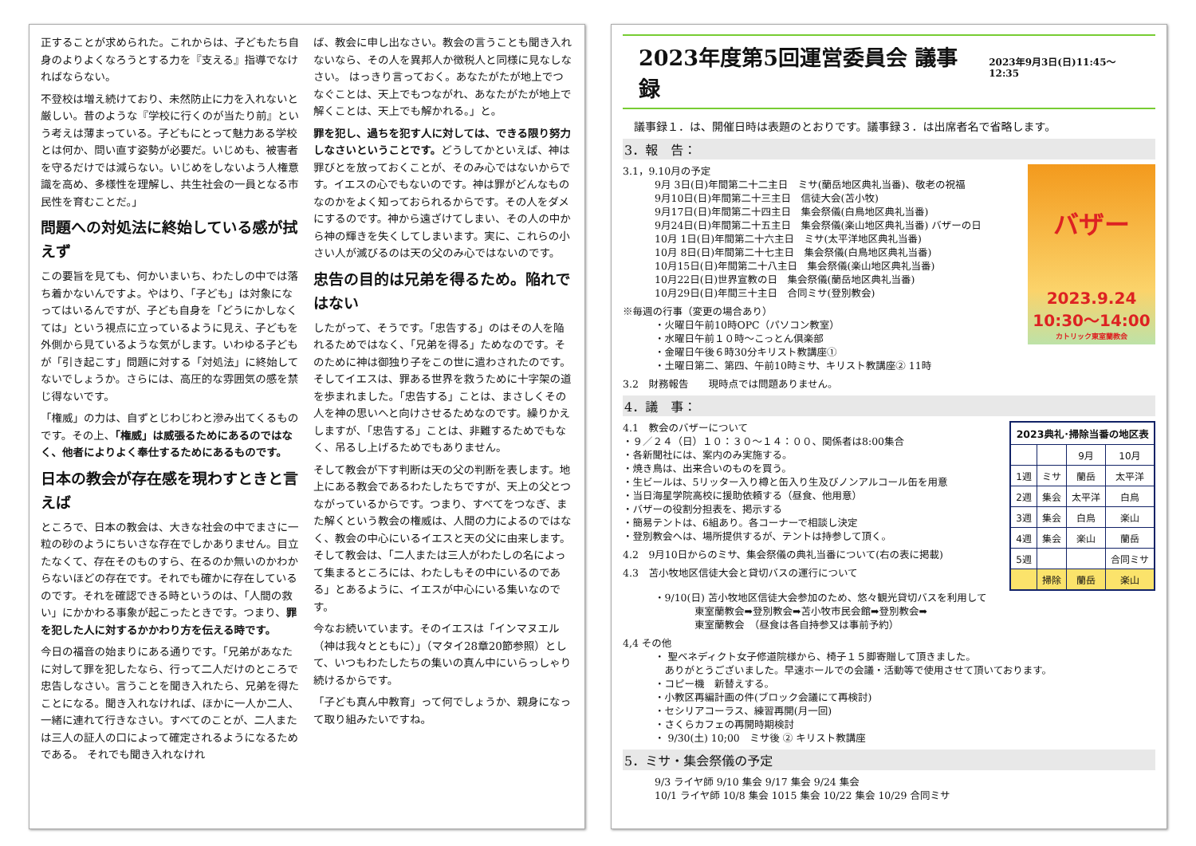正することが求められた。これからは、子どもたち自身のよりよくなろうとする力を『支える』指導でなければならない。
不登校は増え続けており、未然防止に力を入れないと厳しい。昔のような『学校に行くのが当たり前』という考えは薄まっている。子どもにとって魅力ある学校とは何か、問い直す姿勢が必要だ。いじめも、被害者を守るだけでは減らない。いじめをしないよう人権意識を高め、多様性を理解し、共生社会の一員となる市民性を育むことだ。」
問題への対処法に終始している感が拭えず
この要旨を見ても、何かいまいち、わたしの中では落ち着かないんですよ。やはり、「子ども」は対象になってはいるんですが、子ども自身を「どうにかしなくては」という視点に立っているように見え、子どもを外側から見ているような気がします。いわゆる子どもが「引き起こす」問題に対する「対処法」に終始してないでしょうか。さらには、高圧的な雰囲気の感を禁じ得ないです。
「権威」の力は、自ずとじわじわと滲み出てくるものです。その上、「権威」は威張るためにあるのではなく、他者によりよく奉仕するためにあるものです。
日本の教会が存在感を現わすときと言えば
ところで、日本の教会は、大きな社会の中でまさに一粒の砂のようにちいさな存在でしかありません。目立たなくて、存在そのものすら、在るのか無いのかわからないほどの存在です。それでも確かに存在しているのです。それを確認できる時というのは、「人間の救い」にかかわる事象が起こったときです。つまり、罪を犯した人に対するかかわり方を伝える時です。
今日の福音の始まりにある通りです。「兄弟があなたに対して罪を犯したなら、行って二人だけのところで忠告しなさい。言うことを聞き入れたら、兄弟を得たことになる。聞き入れなければ、ほかに一人か二人、一緒に連れて行きなさい。すべてのことが、二人または三人の証人の口によって確定されるようになるためである。 それでも聞き入れなけれ
ば、教会に申し出なさい。教会の言うことも聞き入れないなら、その人を異邦人か徴税人と同様に見なしなさい。 はっきり言っておく。あなたがたが地上でつなぐことは、天上でもつながれ、あなたがたが地上で解くことは、天上でも解かれる。」と。
罪を犯し、過ちを犯す人に対しては、できる限り努力しなさいということです。どうしてかといえば、神は罪びとを放っておくことが、そのみ心ではないからです。イエスの心でもないのです。神は罪がどんなものなのかをよく知っておられるからです。その人をダメにするのです。神から遠ざけてしまい、その人の中から神の輝きを失くしてしまいます。実に、これらの小さい人が滅びるのは天の父のみ心ではないのです。
忠告の目的は兄弟を得るため。陥れではない
したがって、そうです。「忠告する」のはその人を陥れるためではなく、「兄弟を得る」ためなのです。そのために神は御独り子をこの世に遣わされたのです。そしてイエスは、罪ある世界を救うために十字架の道を歩まれました。「忠告する」ことは、まさしくその人を神の思いへと向けさせるためなのです。繰りかえしますが、「忠告する」ことは、非難するためでもなく、吊るし上げるためでもありません。
そして教会が下す判断は天の父の判断を表します。地上にある教会であるわたしたちですが、天上の父とつながっているからです。つまり、すべてをつなぎ、また解くという教会の権威は、人間の力によるのではなく、教会の中心にいるイエスと天の父に由来します。そして教会は、「二人または三人がわたしの名によって集まるところには、わたしもその中にいるのである」とあるように、イエスが中心にいる集いなのです。
今なお続いています。そのイエスは「インマヌエル（神は我々とともに）」（マタイ28章20節参照）として、いつもわたしたちの集いの真ん中にいらっしゃり続けるからです。
「子ども真ん中教育」って何でしょうか、親身になって取り組みたいですね。
2023年度第5回運営委員会 議事録 2023年9月3日(日)11:45〜12:35
議事録１．は、開催日時は表題のとおりです。議事録３．は出席者名で省略します。
3．報　告：
3.1，9.10月の予定
9月 3日(日)年間第二十二主日　ミサ(蘭岳地区典礼当番)、敬老の祝福
9月10日(日)年間第二十三主日　信徒大会(苫小牧)
9月17日(日)年間第二十四主日　集会祭儀(白鳥地区典礼当番)
9月24日(日)年間第二十五主日　集会祭儀(楽山地区典礼当番) バザーの日
10月 1日(日)年間第二十六主日　ミサ(太平洋地区典礼当番)
10月 8日(日)年間第二十七主日　集会祭儀(白鳥地区典礼当番)
10月15日(日)年間第二十八主日　集会祭儀(楽山地区典礼当番)
10月22日(日)世界宣教の日　集会祭儀(蘭岳地区典礼当番)
10月29日(日)年間三十主日　合同ミサ(登別教会)
※毎週の行事（変更の場合あり）
・火曜日午前10時OPC（パソコン教室）
・水曜日午前１０時〜こっとん倶楽部
・金曜日午後６時30分キリスト教講座①
・土曜日第二、第四、午前10時ミサ、キリスト教講座② 11時
3.2　財務報告　　現時点では問題ありません。
バザー
2023.9.24
10:30〜14:00
カトリック東室蘭教会
4．議　事：
4.1　教会のバザーについて
・９／２４（日）１０：３０〜１４：００、関係者は8:00集合
・各新聞社には、案内のみ実施する。
・焼き鳥は、出来合いのものを買う。
・生ビールは、5リッター入り樽と缶入り生及びノンアルコール缶を用意
・当日海星学院高校に援助依頼する（昼食、他用意）
・バザーの役割分担表を、掲示する
・簡易テントは、6組あり。各コーナーで相談し決定
・登別教会へは、場所提供するが、テントは持参して頂く。
4.2　9月10日からのミサ、集会祭儀の典礼当番について(右の表に掲載)
4.3　苫小牧地区信徒大会と貸切バスの運行について
| 2023典礼･掃除当番の地区表 | | | |
| --- | --- | --- | --- |
| | | 9月 | 10月 |
| 1週 | ミサ | 蘭岳 | 太平洋 |
| 2週 | 集会 | 太平洋 | 白鳥 |
| 3週 | 集会 | 白鳥 | 楽山 |
| 4週 | 集会 | 楽山 | 蘭岳 |
| 5週 | | | 合同ミサ |
| | 掃除 | 蘭岳 | 楽山 |
・9/10(日) 苫小牧地区信徒大会参加のため、悠々観光貸切バスを利用して
東室蘭教会➡登別教会➡苫小牧市民会館➡登別教会➡
東室蘭教会　（昼食は各自持参又は事前予約）
4,4 その他
・ 聖ベネディクト女子修道院様から、椅子１５脚寄贈して頂きました。
　ありがとうございました。早速ホールでの会議・活動等で使用させて頂いております。
・コピー機　新替えする。
・小教区再編計画の件(ブロック会議にて再検討)
・セシリアコーラス、練習再開(月一回)
・さくらカフェの再開時期検討
・ 9/30(土) 10;00　ミサ後 ② キリスト教講座
5．ミサ・集会祭儀の予定
9/3 ライヤ師 9/10 集会 9/17 集会 9/24 集会
10/1 ライヤ師 10/8 集会 1015 集会 10/22 集会 10/29 合同ミサ